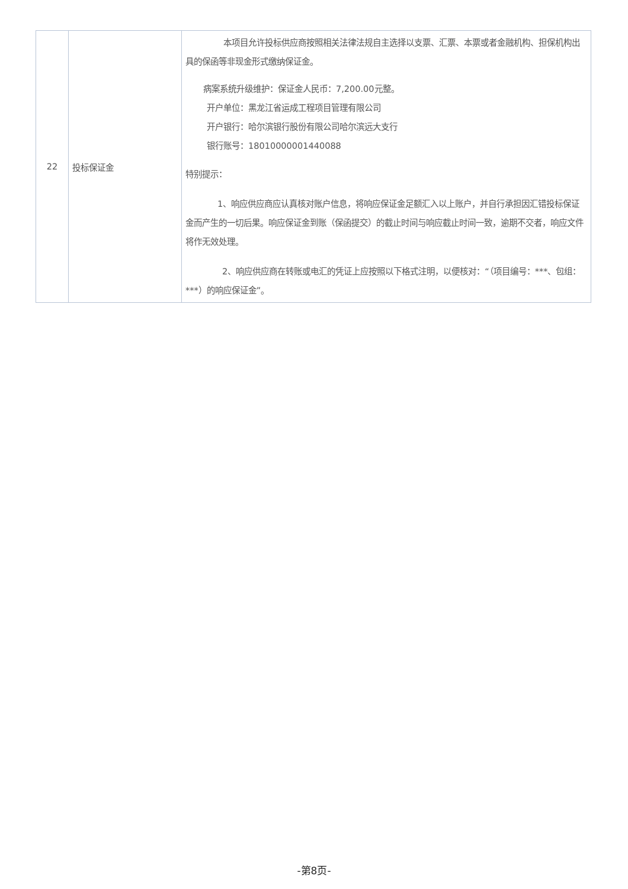| 22 | 投标保证金 | 本项目允许投标供应商按照相关法律法规自主选择以支票、汇票、本票或者金融机构、担保机构出具的保函等非现金形式缴纳保证金。 病案系统升级维护：保证金人民币：7,200.00元整。 开户单位：黑龙江省运成工程项目管理有限公司 开户银行：哈尔滨银行股份有限公司哈尔滨远大支行 银行账号：18010000001440088 特别提示： 1、响应供应商应认真核对账户信息，将响应保证金足额汇入以上账户，并自行承担因汇错投标保证金而产生的一切后果。响应保证金到账（保函提交）的截止时间与响应截止时间一致，逾期不交者，响应文件将作无效处理。 2、响应供应商在转账或电汇的凭证上应按照以下格式注明，以便核对：“（项目编号：***、包组：***）的响应保证金”。 |
-第8页-